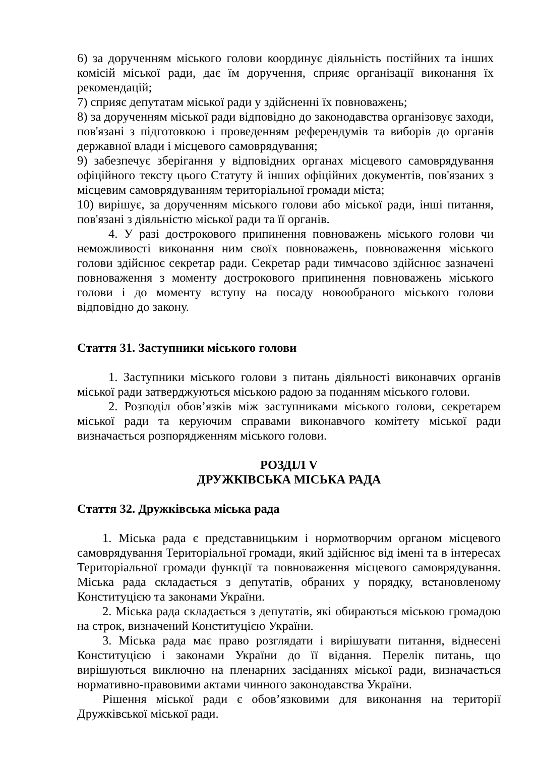6) за дорученням міського голови координує діяльність постійних та інших комісій міської ради, дає їм доручення, сприяє організації виконання їх рекомендацій;
7) сприяє депутатам міської ради у здійсненні їх повноважень;
8) за дорученням міської ради відповідно до законодавства організовує заходи, пов'язані з підготовкою і проведенням референдумів та виборів до органів державної влади і місцевого самоврядування;
9) забезпечує зберігання у відповідних органах місцевого самоврядування офіційного тексту цього Статуту й інших офіційних документів, пов'язаних з місцевим самоврядуванням територіальної громади міста;
10) вирішує, за дорученням міського голови або міської ради, інші питання, пов'язані з діяльністю міської ради та її органів.
4. У разі дострокового припинення повноважень міського голови чи неможливості виконання ним своїх повноважень, повноваження міського голови здійснює секретар ради. Секретар ради тимчасово здійснює зазначені повноваження з моменту дострокового припинення повноважень міського голови і до моменту вступу на посаду новообраного міського голови відповідно до закону.
Стаття 31. Заступники міського голови
1. Заступники міського голови з питань діяльності виконавчих органів міської ради затверджуються міською радою за поданням міського голови.
2. Розподіл обов’язків між заступниками міського голови, секретарем міської ради та керуючим справами виконавчого комітету міської ради визначається розпорядженням міського голови.
РОЗДІЛ V
ДРУЖКІВСЬКА МІСЬКА РАДА
Стаття 32. Дружківська міська рада
1. Міська рада є представницьким і нормотворчим органом місцевого самоврядування Територіальної громади, який здійснює від імені та в інтересах Територіальної громади функції та повноваження місцевого самоврядування. Міська рада складається з депутатів, обраних у порядку, встановленому Конституцією та законами України.
2. Міська рада складається з депутатів, які обираються міською громадою на строк, визначений Конституцією України.
3. Міська рада має право розглядати і вирішувати питання, віднесені Конституцією і законами України до її відання. Перелік питань, що вирішуються виключно на пленарних засіданнях міської ради, визначається нормативно-правовими актами чинного законодавства України.
Рішення міської ради є обов’язковими для виконання на території Дружківської міської ради.